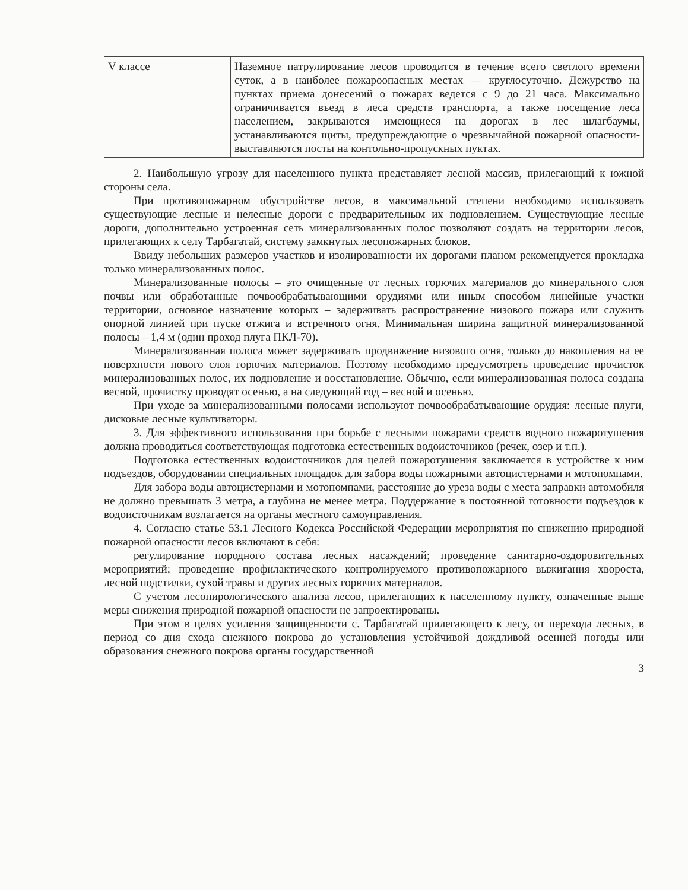| V классе | Наземное патрулирование лесов проводится в течение всего светлого времени суток, а в наиболее пожароопасных местах — круглосуточно. Дежурство на пунктах приема донесений о пожарах ведется с 9 до 21 часа. Максимально ограничивается въезд в леса средств транспорта, а также посещение леса населением, закрываются имеющиеся на дорогах в лес шлагбаумы, устанавливаются щиты, предупреждающие о чрезвычайной пожарной опасности- выставляются посты на контольно-пропускных пуктах. |
2. Наибольшую угрозу для населенного пункта представляет лесной массив, прилегающий к южной стороны села.
При противопожарном обустройстве лесов, в максимальной степени необходимо использовать существующие лесные и нелесные дороги с предварительным их подновлением. Существующие лесные дороги, дополнительно устроенная сеть минерализованных полос позволяют создать на территории лесов, прилегающих к селу Тарбагатай, систему замкнутых лесопожарных блоков.
Ввиду небольших размеров участков и изолированности их дорогами планом рекомендуется прокладка только минерализованных полос.
Минерализованные полосы – это очищенные от лесных горючих материалов до минерального слоя почвы или обработанные почвообрабатывающими орудиями или иным способом линейные участки территории, основное назначение которых – задерживать распространение низового пожара или служить опорной линией при пуске отжига и встречного огня. Минимальная ширина защитной минерализованной полосы – 1,4 м (один проход плуга ПКЛ-70).
Минерализованная полоса может задерживать продвижение низового огня, только до накопления на ее поверхности нового слоя горючих материалов. Поэтому необходимо предусмотреть проведение прочисток минерализованных полос, их подновление и восстановление. Обычно, если минерализованная полоса создана весной, прочистку проводят осенью, а на следующий год – весной и осенью.
При уходе за минерализованными полосами используют почвообрабатывающие орудия: лесные плуги, дисковые лесные культиваторы.
3. Для эффективного использования при борьбе с лесными пожарами средств водного пожаротушения должна проводиться соответствующая подготовка естественных водоисточников (речек, озер и т.п.).
Подготовка естественных водоисточников для целей пожаротушения заключается в устройстве к ним подъездов, оборудовании специальных площадок для забора воды пожарными автоцистернами и мотопомпами.
Для забора воды автоцистернами и мотопомпами, расстояние до уреза воды с места заправки автомобиля не должно превышать 3 метра, а глубина не менее метра. Поддержание в постоянной готовности подъездов к водоисточникам возлагается на органы местного самоуправления.
4. Согласно статье 53.1 Лесного Кодекса Российской Федерации мероприятия по снижению природной пожарной опасности лесов включают в себя:
регулирование породного состава лесных насаждений; проведение санитарно-оздоровительных мероприятий; проведение профилактического контролируемого противопожарного выжигания хвороста, лесной подстилки, сухой травы и других лесных горючих материалов.
С учетом лесопирологического анализа лесов, прилегающих к населенному пункту, означенные выше меры снижения природной пожарной опасности не запроектированы.
При этом в целях усиления защищенности с. Тарбагатай прилегающего к лесу, от перехода лесных, в период со дня схода снежного покрова до установления устойчивой дождливой осенней погоды или образования снежного покрова органы государственной
3